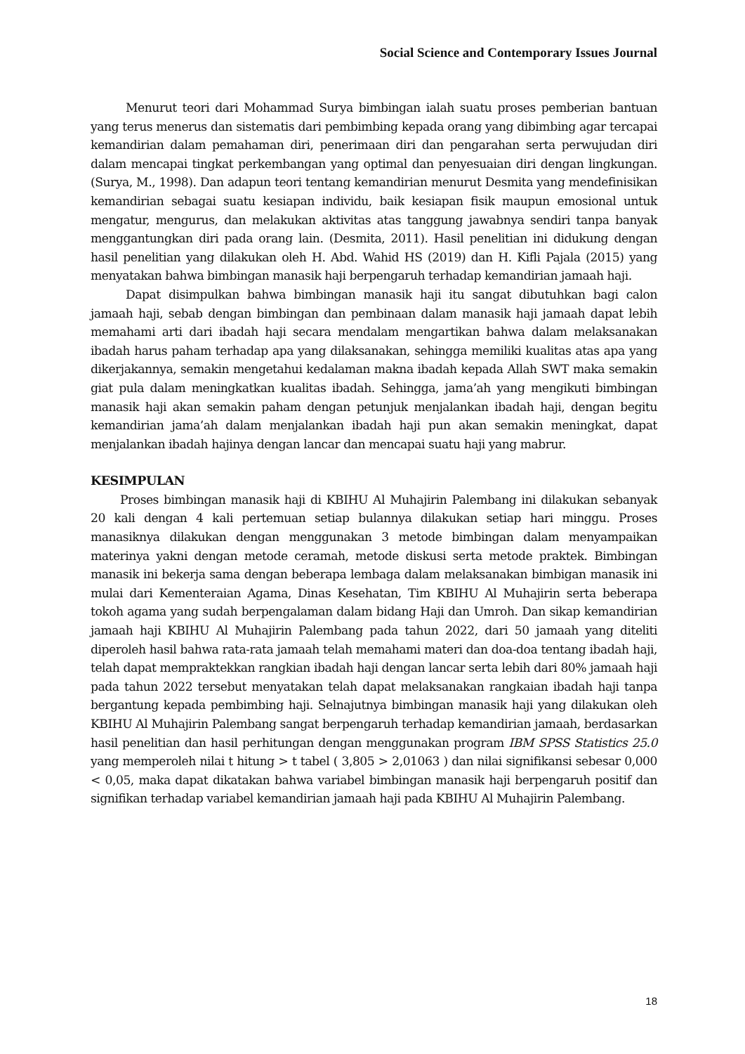Social Science and Contemporary Issues Journal
Menurut teori dari Mohammad Surya bimbingan ialah suatu proses pemberian bantuan yang terus menerus dan sistematis dari pembimbing kepada orang yang dibimbing agar tercapai kemandirian dalam pemahaman diri, penerimaan diri dan pengarahan serta perwujudan diri dalam mencapai tingkat perkembangan yang optimal dan penyesuaian diri dengan lingkungan. (Surya, M., 1998). Dan adapun teori tentang kemandirian menurut Desmita yang mendefinisikan kemandirian sebagai suatu kesiapan individu, baik kesiapan fisik maupun emosional untuk mengatur, mengurus, dan melakukan aktivitas atas tanggung jawabnya sendiri tanpa banyak menggantungkan diri pada orang lain. (Desmita, 2011). Hasil penelitian ini didukung dengan hasil penelitian yang dilakukan oleh H. Abd. Wahid HS (2019) dan H. Kifli Pajala (2015) yang menyatakan bahwa bimbingan manasik haji berpengaruh terhadap kemandirian jamaah haji.
Dapat disimpulkan bahwa bimbingan manasik haji itu sangat dibutuhkan bagi calon jamaah haji, sebab dengan bimbingan dan pembinaan dalam manasik haji jamaah dapat lebih memahami arti dari ibadah haji secara mendalam mengartikan bahwa dalam melaksanakan ibadah harus paham terhadap apa yang dilaksanakan, sehingga memiliki kualitas atas apa yang dikerjakannya, semakin mengetahui kedalaman makna ibadah kepada Allah SWT maka semakin giat pula dalam meningkatkan kualitas ibadah. Sehingga, jama’ah yang mengikuti bimbingan manasik haji akan semakin paham dengan petunjuk menjalankan ibadah haji, dengan begitu kemandirian jama’ah dalam menjalankan ibadah haji pun akan semakin meningkat, dapat menjalankan ibadah hajinya dengan lancar dan mencapai suatu haji yang mabrur.
KESIMPULAN
Proses bimbingan manasik haji di KBIHU Al Muhajirin Palembang ini dilakukan sebanyak 20 kali dengan 4 kali pertemuan setiap bulannya dilakukan setiap hari minggu. Proses manasiknya dilakukan dengan menggunakan 3 metode bimbingan dalam menyampaikan materinya yakni dengan metode ceramah, metode diskusi serta metode praktek. Bimbingan manasik ini bekerja sama dengan beberapa lembaga dalam melaksanakan bimbigan manasik ini mulai dari Kementeraian Agama, Dinas Kesehatan, Tim KBIHU Al Muhajirin serta beberapa tokoh agama yang sudah berpengalaman dalam bidang Haji dan Umroh. Dan sikap kemandirian jamaah haji KBIHU Al Muhajirin Palembang pada tahun 2022, dari 50 jamaah yang diteliti diperoleh hasil bahwa rata-rata jamaah telah memahami materi dan doa-doa tentang ibadah haji, telah dapat mempraktekkan rangkian ibadah haji dengan lancar serta lebih dari 80% jamaah haji pada tahun 2022 tersebut menyatakan telah dapat melaksanakan rangkaian ibadah haji tanpa bergantung kepada pembimbing haji. Selnajutnya bimbingan manasik haji yang dilakukan oleh KBIHU Al Muhajirin Palembang sangat berpengaruh terhadap kemandirian jamaah, berdasarkan hasil penelitian dan hasil perhitungan dengan menggunakan program IBM SPSS Statistics 25.0 yang memperoleh nilai t hitung > t tabel ( 3,805 > 2,01063 ) dan nilai signifikansi sebesar 0,000 < 0,05, maka dapat dikatakan bahwa variabel bimbingan manasik haji berpengaruh positif dan signifikan terhadap variabel kemandirian jamaah haji pada KBIHU Al Muhajirin Palembang.
18